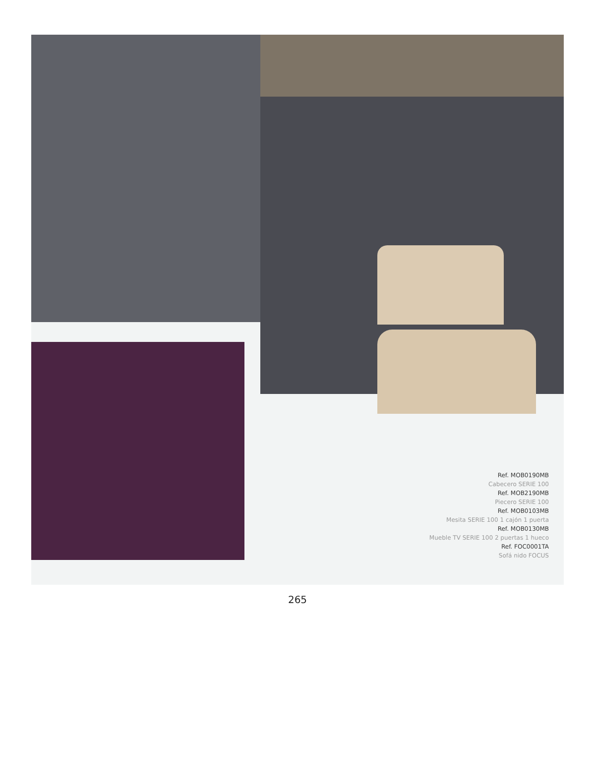Ref. MOB0190MB
Cabecero SERIE 100
Ref. MOB2190MB
Piecero SERIE 100
Ref. MOB0103MB
Mesita SERIE 100 1 cajón 1 puerta
Ref. MOB0130MB
Mueble TV SERIE 100 2 puertas 1 hueco
Ref. FOC0001TA
Sofá nido FOCUS
265